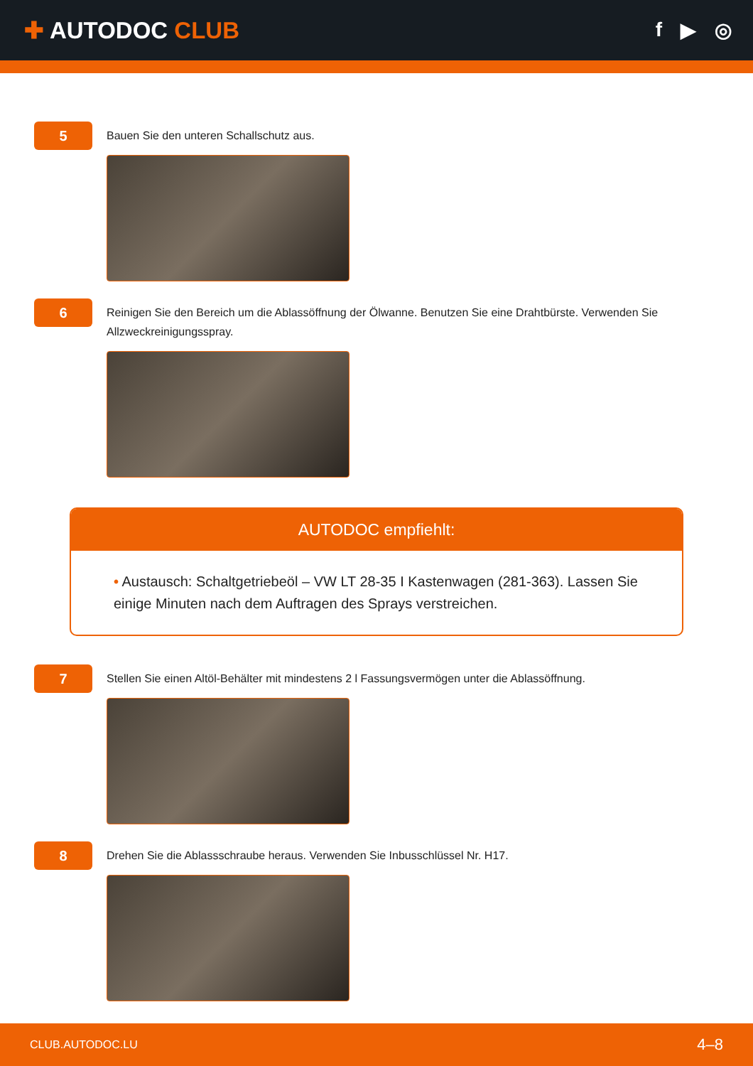✚ AUTODOC CLUB
f ▶ ◎
5
Bauen Sie den unteren Schallschutz aus.
6
Reinigen Sie den Bereich um die Ablassöffnung der Ölwanne. Benutzen Sie eine Drahtbürste. Verwenden Sie Allzweckreinigungsspray.
AUTODOC empfiehlt:
• Austausch: Schaltgetriebeöl – VW LT 28-35 I Kastenwagen (281-363). Lassen Sie einige Minuten nach dem Auftragen des Sprays verstreichen.
7
Stellen Sie einen Altöl-Behälter mit mindestens 2 l Fassungsvermögen unter die Ablassöffnung.
8
Drehen Sie die Ablassschraube heraus. Verwenden Sie Inbusschlüssel Nr. H17.
CLUB.AUTODOC.LU 4–8